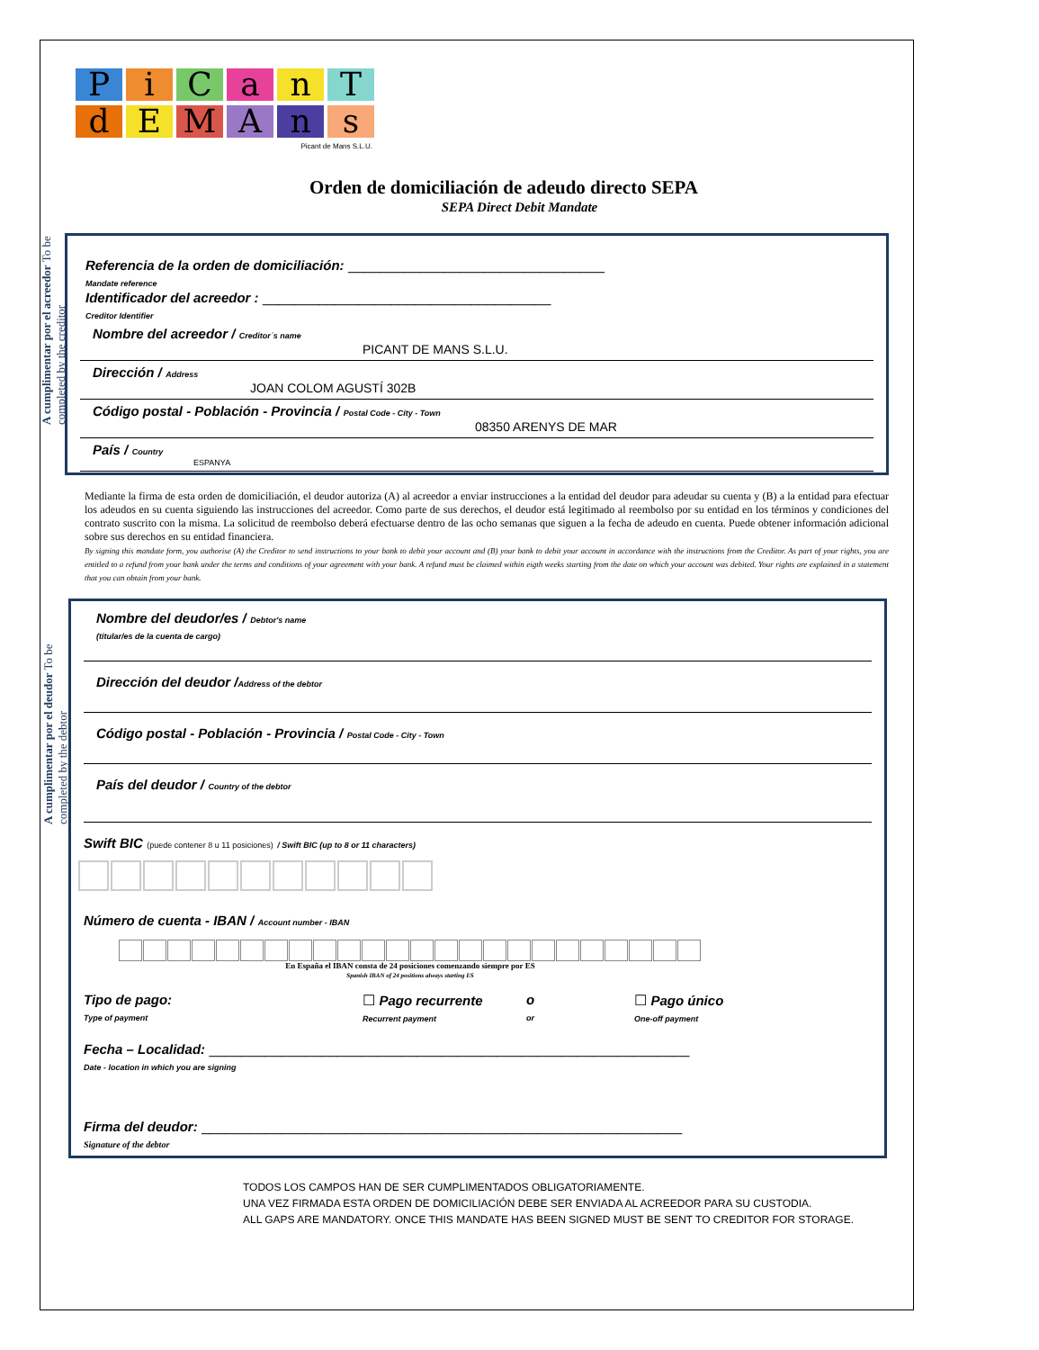P i C a n T
d E M A n s
Picant de Mans S.L.U.
Orden de domiciliación de adeudo directo SEPA
SEPA Direct Debit Mandate
A cumplimentar por el acreedor To be completed by the creditor
Referencia de la orden de domiciliación: ________________________________
Mandate reference
Identificador del acreedor : ____________________________________
Creditor Identifier
Nombre del acreedor / Creditor´s name
PICANT DE MANS S.L.U.
Dirección / Address
JOAN COLOM AGUSTÍ 302B
Código postal - Población - Provincia / Postal Code - City - Town
08350 ARENYS DE MAR
País / Country
ESPANYA
Mediante la firma de esta orden de domiciliación, el deudor autoriza (A) al acreedor a enviar instrucciones a la entidad del deudor para adeudar su cuenta y (B) a la entidad para efectuar los adeudos en su cuenta siguiendo las instrucciones del acreedor. Como parte de sus derechos, el deudor está legitimado al reembolso por su entidad en los términos y condiciones del contrato suscrito con la misma. La solicitud de reembolso deberá efectuarse dentro de las ocho semanas que siguen a la fecha de adeudo en cuenta. Puede obtener información adicional sobre sus derechos en su entidad financiera.
By signing this mandate form, you authorise (A) the Creditor to send instructions to your bank to debit your account and (B) your bank to debit your account in accordance with the instructions from the Creditor. As part of your rights, you are entitled to a refund from your bank under the terms and conditions of your agreement with your bank. A refund must be claimed within eigth weeks starting from the date on which your account was debited. Your rights are explained in a statement that you can obtain from your bank.
A cumplimentar por el deudor To be completed by the debtor
Nombre del deudor/es / Debtor's name
(titular/es de la cuenta de cargo)
Dirección del deudor /Address of the debtor
Código postal - Población - Provincia / Postal Code - City - Town
País del deudor / Country of the debtor
Swift BIC (puede contener 8 u 11 posiciones) / Swift BIC (up to 8 or 11 characters)
Número de cuenta - IBAN / Account number - IBAN
En España el IBAN consta de 24 posiciones comenzando siempre por ES
Spanish IBAN of 24 positions always starting ES
Tipo de pago:
Type of payment
☐ Pago recurrente
Recurrent payment
o
or
☐ Pago único
One-off payment
Fecha – Localidad: ____________________________________________________________
Date - location in which you are signing
Firma del deudor: ____________________________________________________________
Signature of the debtor
TODOS LOS CAMPOS HAN DE SER CUMPLIMENTADOS OBLIGATORIAMENTE.
UNA VEZ FIRMADA ESTA ORDEN DE DOMICILIACIÓN DEBE SER ENVIADA AL ACREEDOR PARA SU CUSTODIA.
ALL GAPS ARE MANDATORY. ONCE THIS MANDATE HAS BEEN SIGNED MUST BE SENT TO CREDITOR FOR STORAGE.